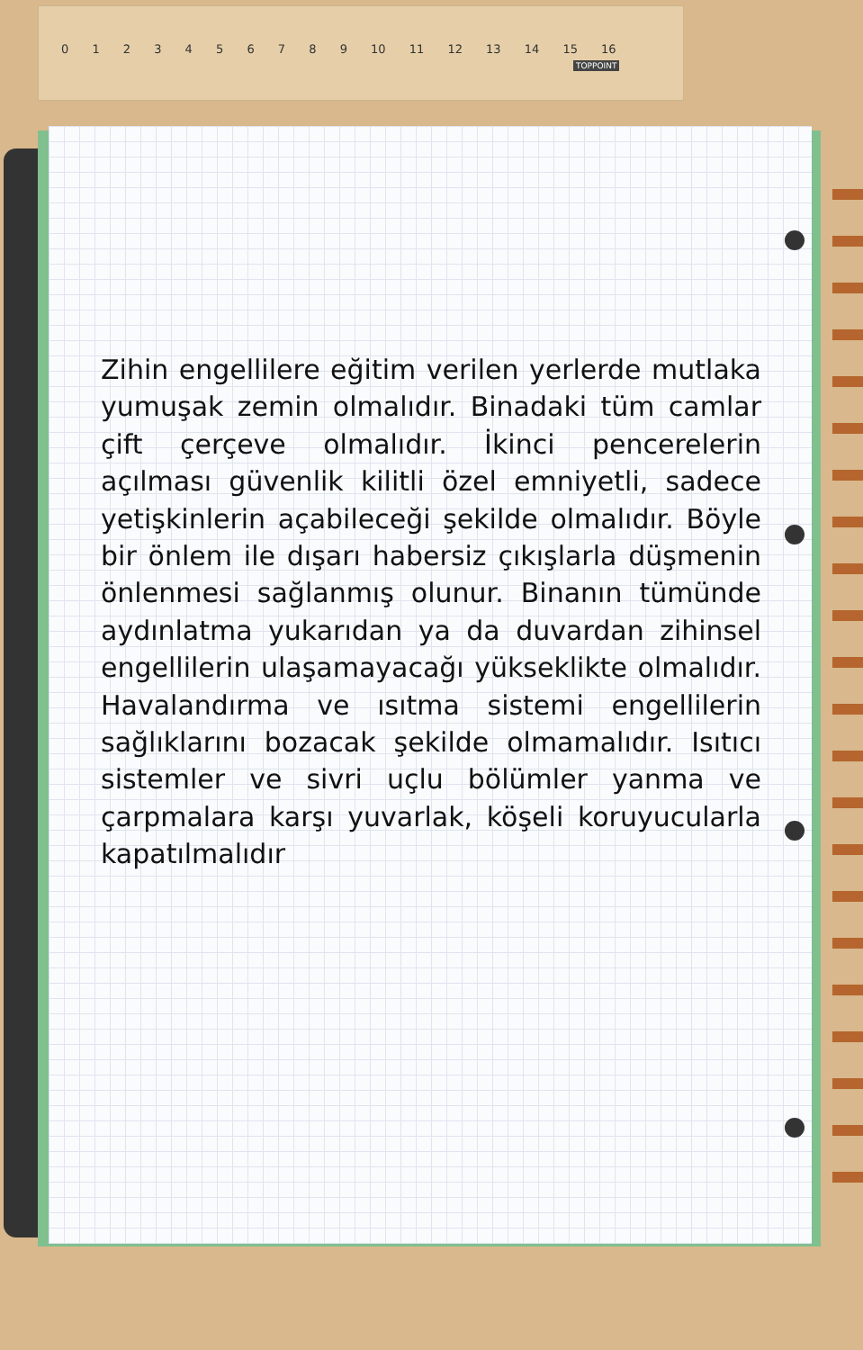0 1 2 3 4 5 6 7 8 9 10 11 12 13 14 15 16
TOPPOINT
Zihin engellilere eğitim verilen yerlerde mutlaka yumuşak zemin olmalıdır. Binadaki tüm camlar çift çerçeve olmalıdır. İkinci pencerelerin açılması güvenlik kilitli özel emniyetli, sadece yetişkinlerin açabileceği şekilde olmalıdır. Böyle bir önlem ile dışarı habersiz çıkışlarla düşmenin önlenmesi sağlanmış olunur. Binanın tümünde aydınlatma yukarıdan ya da duvardan zihinsel engellilerin ulaşamayacağı yükseklikte olmalıdır. Havalandırma ve ısıtma sistemi engellilerin sağlıklarını bozacak şekilde olmamalıdır. Isıtıcı sistemler ve sivri uçlu bölümler yanma ve çarpmalara karşı yuvarlak, köşeli koruyucularla kapatılmalıdır